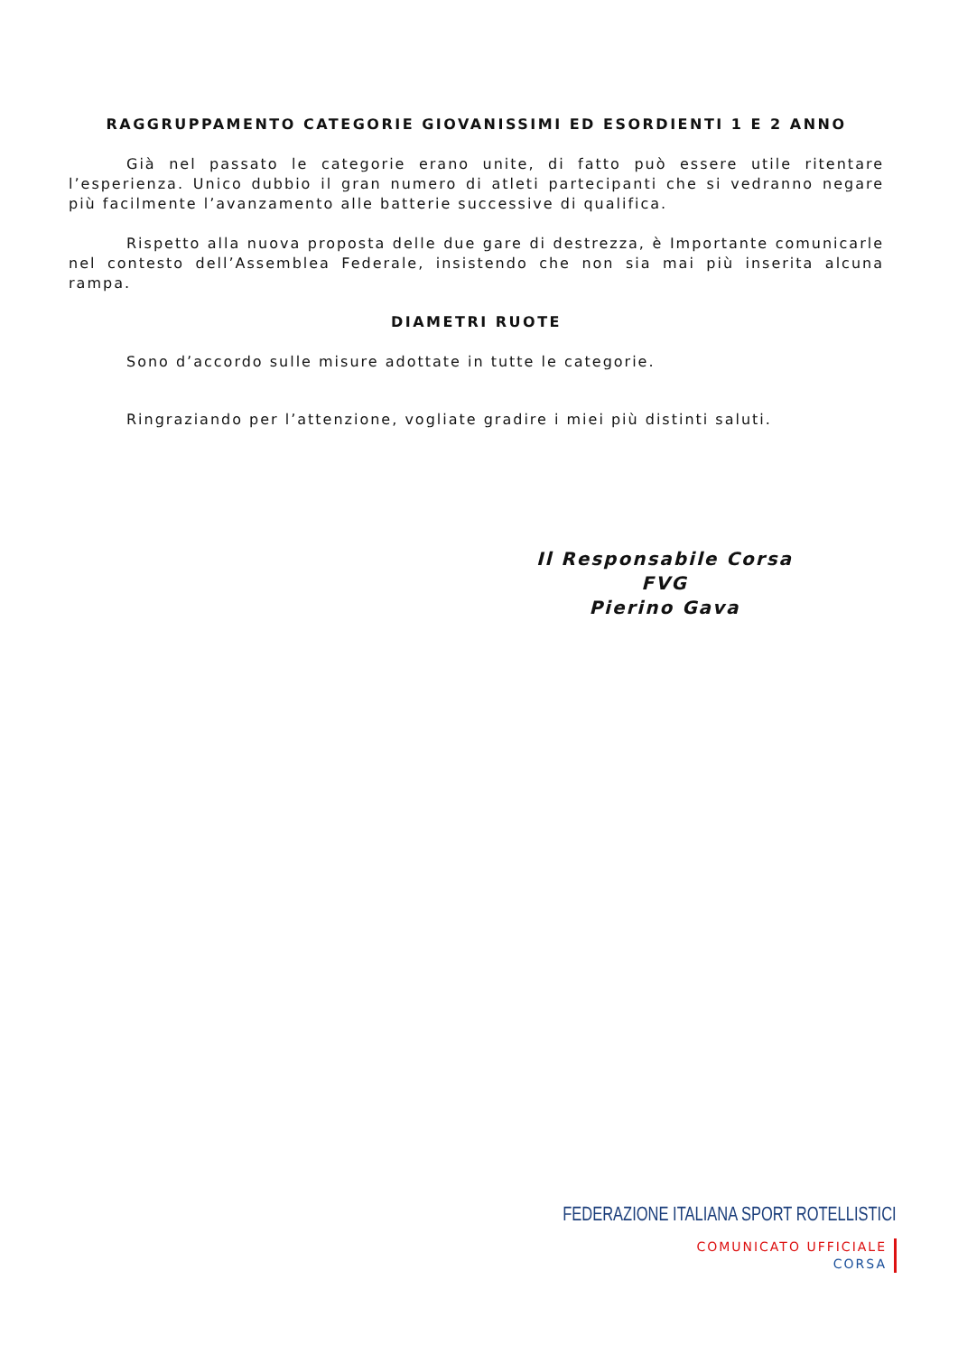RAGGRUPPAMENTO CATEGORIE GIOVANISSIMI ED ESORDIENTI 1 E 2 ANNO
Già nel passato le categorie erano unite, di fatto può essere utile ritentare l’esperienza. Unico dubbio il gran numero di atleti partecipanti che si vedranno negare più facilmente l’avanzamento alle batterie successive di qualifica.
Rispetto alla nuova proposta delle due gare di destrezza, è Importante comunicarle nel contesto dell’Assemblea Federale, insistendo che non sia mai più inserita alcuna rampa.
DIAMETRI RUOTE
Sono d’accordo sulle misure adottate in tutte le categorie.
Ringraziando per l’attenzione, vogliate gradire i miei più distinti saluti.
Il Responsabile Corsa FVG
Pierino Gava
FEDERAZIONE ITALIANA SPORT ROTELLISTICI
COMUNICATO UFFICIALE
CORSA